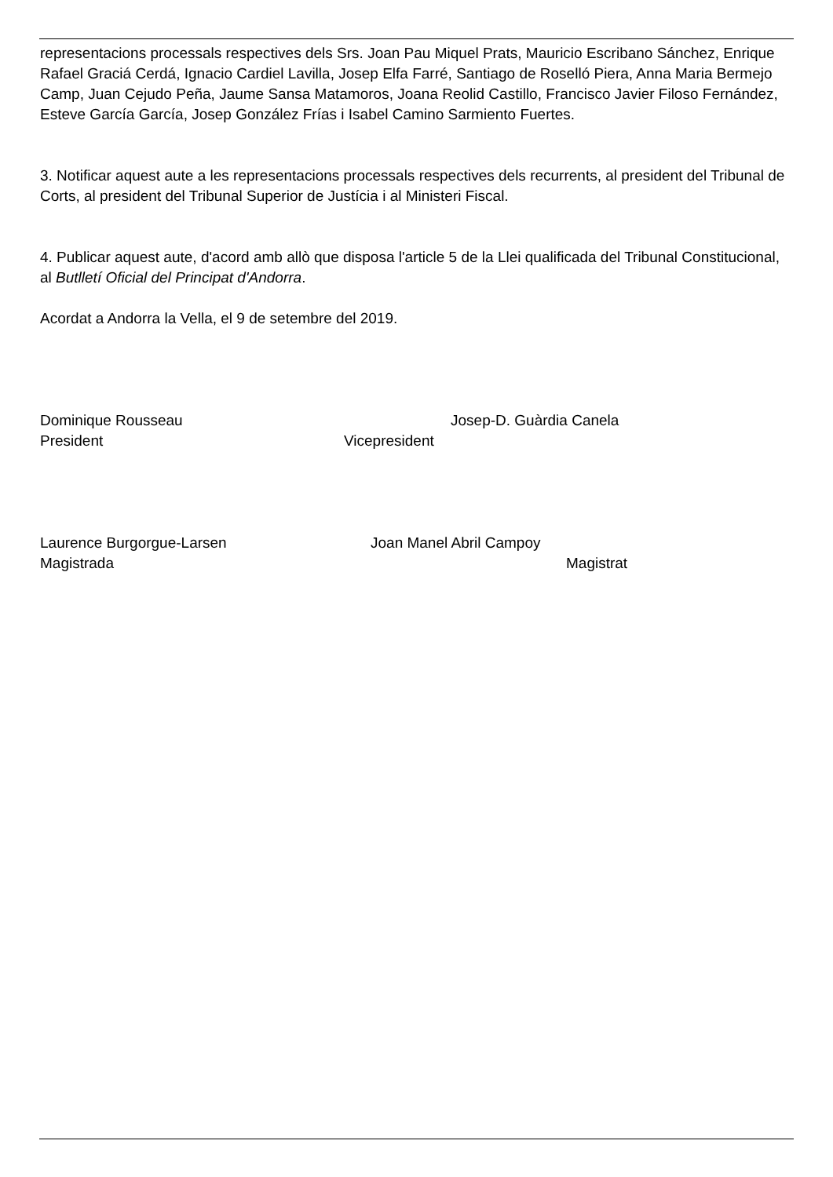representacions processals respectives dels Srs. Joan Pau Miquel Prats, Mauricio Escribano Sánchez, Enrique Rafael Graciá Cerdá, Ignacio Cardiel Lavilla, Josep Elfa Farré, Santiago de Roselló Piera, Anna Maria Bermejo Camp, Juan Cejudo Peña, Jaume Sansa Matamoros, Joana Reolid Castillo, Francisco Javier Filoso Fernández, Esteve García García, Josep González Frías i Isabel Camino Sarmiento Fuertes.
3. Notificar aquest aute a les representacions processals respectives dels recurrents, al president del Tribunal de Corts, al president del Tribunal Superior de Justícia i al Ministeri Fiscal.
4. Publicar aquest aute, d'acord amb allò que disposa l'article 5 de la Llei qualificada del Tribunal Constitucional, al Butlletí Oficial del Principat d'Andorra.
Acordat a Andorra la Vella, el 9 de setembre del 2019.
Dominique Rousseau Josep-D. Guàrdia Canela
President Vicepresident
Laurence Burgorgue-Larsen Joan Manel Abril Campoy
Magistrada Magistrat